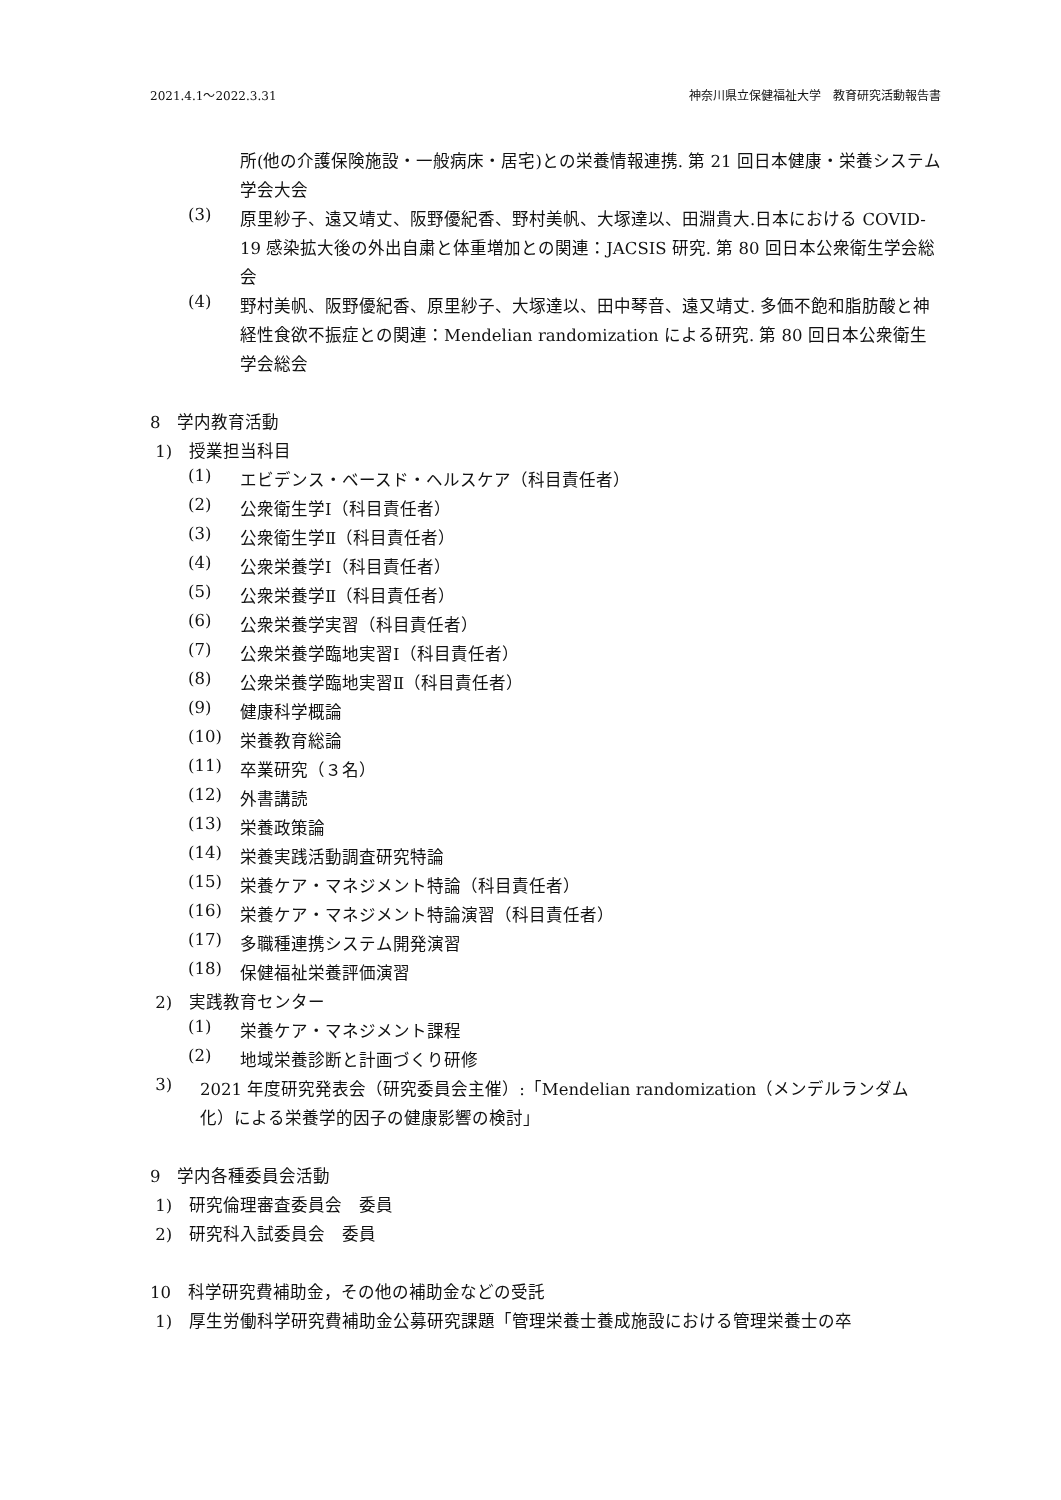2021.4.1～2022.3.31 神奈川県立保健福祉大学　教育研究活動報告書
所(他の介護保険施設・一般病床・居宅)との栄養情報連携. 第 21 回日本健康・栄養システム学会大会
(3)
原里紗子、遠又靖丈、阪野優紀香、野村美帆、大塚達以、田淵貴大.日本における COVID-19 感染拡大後の外出自粛と体重増加との関連：JACSIS 研究. 第 80 回日本公衆衛生学会総会
(4)
野村美帆、阪野優紀香、原里紗子、大塚達以、田中琴音、遠又靖丈. 多価不飽和脂肪酸と神経性食欲不振症との関連：Mendelian randomization による研究. 第 80 回日本公衆衛生学会総会
8　学内教育活動
1)　授業担当科目
(1)
エビデンス・ベースド・ヘルスケア（科目責任者）
(2)
公衆衛生学Ⅰ（科目責任者）
(3)
公衆衛生学Ⅱ（科目責任者）
(4)
公衆栄養学Ⅰ（科目責任者）
(5)
公衆栄養学Ⅱ（科目責任者）
(6)
公衆栄養学実習（科目責任者）
(7)
公衆栄養学臨地実習Ⅰ（科目責任者）
(8)
公衆栄養学臨地実習Ⅱ（科目責任者）
(9)
健康科学概論
(10)
栄養教育総論
(11)
卒業研究（３名）
(12)
外書講読
(13)
栄養政策論
(14)
栄養実践活動調査研究特論
(15)
栄養ケア・マネジメント特論（科目責任者）
(16)
栄養ケア・マネジメント特論演習（科目責任者）
(17)
多職種連携システム開発演習
(18)
保健福祉栄養評価演習
2)　実践教育センター
(1)
栄養ケア・マネジメント課程
(2)
地域栄養診断と計画づくり研修
3)
2021 年度研究発表会（研究委員会主催）:「Mendelian randomization（メンデルランダム化）による栄養学的因子の健康影響の検討」
9　学内各種委員会活動
1)　研究倫理審査委員会　委員
2)　研究科入試委員会　委員
10　科学研究費補助金，その他の補助金などの受託
1)　厚生労働科学研究費補助金公募研究課題「管理栄養士養成施設における管理栄養士の卒